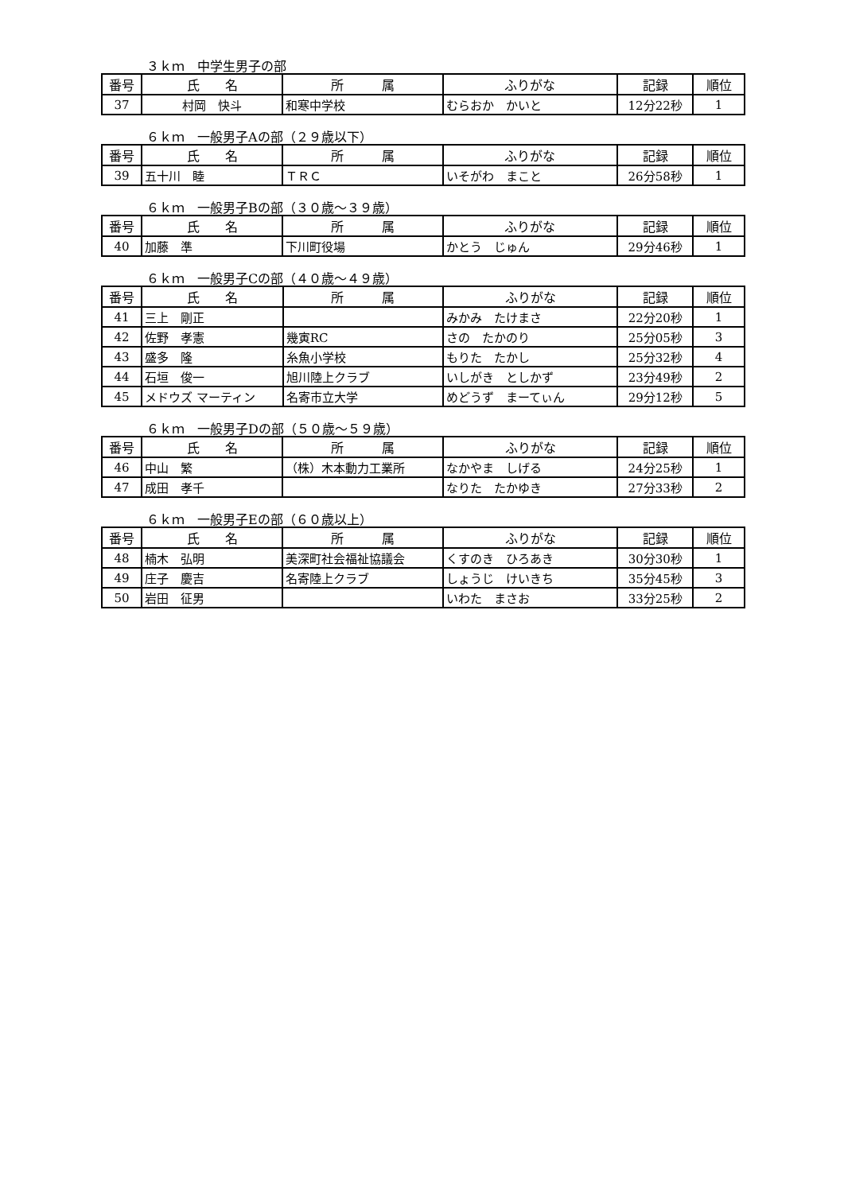３ｋｍ　中学生男子の部
| 番号 | 氏 名 | 所 属 | ふりがな | 記録 | 順位 |
| --- | --- | --- | --- | --- | --- |
| 37 | 村岡 快斗 | 和寒中学校 | むらおか かいと | 12分22秒 | 1 |
６ｋｍ　一般男子Aの部（２９歳以下）
| 番号 | 氏 名 | 所 属 | ふりがな | 記録 | 順位 |
| --- | --- | --- | --- | --- | --- |
| 39 | 五十川 睦 | ＴＲＣ | いそがわ まこと | 26分58秒 | 1 |
６ｋｍ　一般男子Bの部（３０歳～３９歳）
| 番号 | 氏 名 | 所 属 | ふりがな | 記録 | 順位 |
| --- | --- | --- | --- | --- | --- |
| 40 | 加藤 準 | 下川町役場 | かとう じゅん | 29分46秒 | 1 |
６ｋｍ　一般男子Cの部（４０歳～４９歳）
| 番号 | 氏 名 | 所 属 | ふりがな | 記録 | 順位 |
| --- | --- | --- | --- | --- | --- |
| 41 | 三上 剛正 | | みかみ たけまさ | 22分20秒 | 1 |
| 42 | 佐野 孝憲 | 幾寅RC | さの たかのり | 25分05秒 | 3 |
| 43 | 盛多 隆 | 糸魚小学校 | もりた たかし | 25分32秒 | 4 |
| 44 | 石垣 俊一 | 旭川陸上クラブ | いしがき としかず | 23分49秒 | 2 |
| 45 | メドウズ マーティン | 名寄市立大学 | めどうず まーてぃん | 29分12秒 | 5 |
６ｋｍ　一般男子Dの部（５０歳～５９歳）
| 番号 | 氏 名 | 所 属 | ふりがな | 記録 | 順位 |
| --- | --- | --- | --- | --- | --- |
| 46 | 中山 繁 | （株）木本動力工業所 | なかやま しげる | 24分25秒 | 1 |
| 47 | 成田 孝千 | | なりた たかゆき | 27分33秒 | 2 |
６ｋｍ　一般男子Eの部（６０歳以上）
| 番号 | 氏 名 | 所 属 | ふりがな | 記録 | 順位 |
| --- | --- | --- | --- | --- | --- |
| 48 | 楠木 弘明 | 美深町社会福祉協議会 | くすのき ひろあき | 30分30秒 | 1 |
| 49 | 庄子 慶吉 | 名寄陸上クラブ | しょうじ けいきち | 35分45秒 | 3 |
| 50 | 岩田 征男 | | いわた まさお | 33分25秒 | 2 |